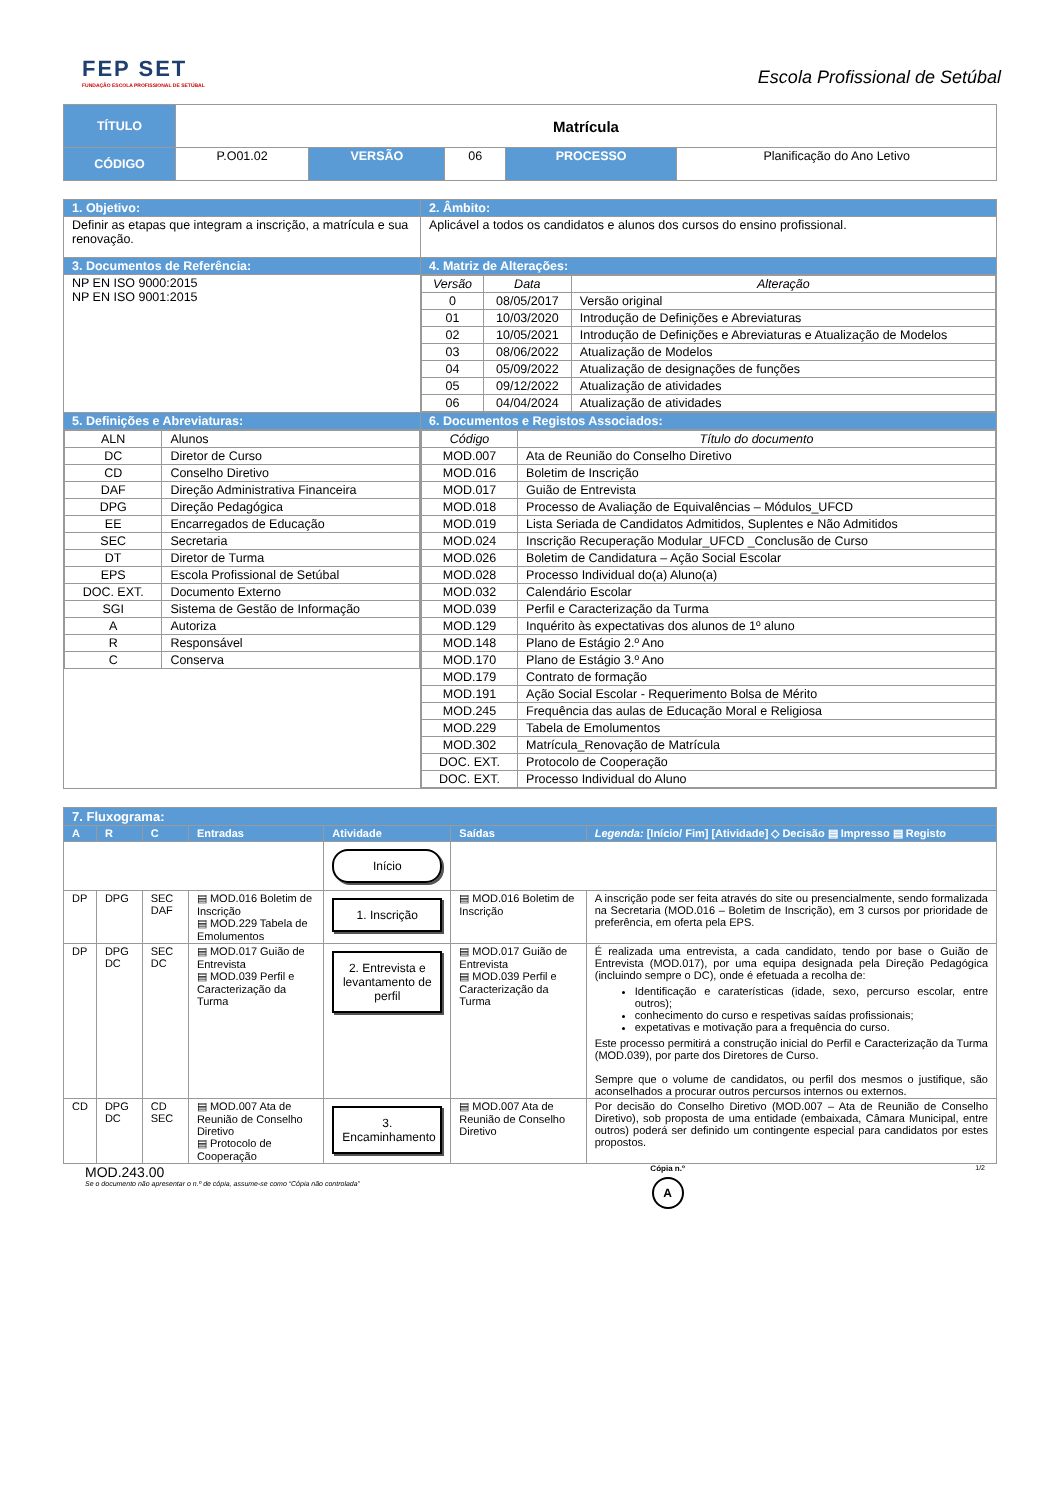FEP SET
FUNDAÇÃO ESCOLA PROFISSIONAL DE SETÚBAL
Escola Profissional de Setúbal
| TÍTULO | Matrícula | | | | |
| CÓDIGO | P.O01.02 | VERSÃO | 06 | PROCESSO | Planificação do Ano Letivo |
| 1. Objetivo: | 2. Âmbito: |
| Definir as etapas que integram a inscrição, a matrícula e sua renovação. | Aplicável a todos os candidatos e alunos dos cursos do ensino profissional. |
| 3. Documentos de Referência: | 4. Matriz de Alterações: |
| NP EN ISO 9000:2015 NP EN ISO 9001:2015 | / Versão / Data / Alteração / / --- / --- / --- / / 0 / 08/05/2017 / Versão original / / 01 / 10/03/2020 / Introdução de Definições e Abreviaturas / / 02 / 10/05/2021 / Introdução de Definições e Abreviaturas e Atualização de Modelos / / 03 / 08/06/2022 / Atualização de Modelos / / 04 / 05/09/2022 / Atualização de designações de funções / / 05 / 09/12/2022 / Atualização de atividades / / 06 / 04/04/2024 / Atualização de atividades / |
| 5. Definições e Abreviaturas: | 6. Documentos e Registos Associados: |
| / ALN / Alunos / / DC / Diretor de Curso / / CD / Conselho Diretivo / / DAF / Direção Administrativa Financeira / / DPG / Direção Pedagógica / / EE / Encarregados de Educação / / SEC / Secretaria / / DT / Diretor de Turma / / EPS / Escola Profissional de Setúbal / / DOC. EXT. / Documento Externo / / SGI / Sistema de Gestão de Informação / / A / Autoriza / / R / Responsável / / C / Conserva / | / Código / Título do documento / / --- / --- / / MOD.007 / Ata de Reunião do Conselho Diretivo / / MOD.016 / Boletim de Inscrição / / MOD.017 / Guião de Entrevista / / MOD.018 / Processo de Avaliação de Equivalências – Módulos_UFCD / / MOD.019 / Lista Seriada de Candidatos Admitidos, Suplentes e Não Admitidos / / MOD.024 / Inscrição Recuperação Modular_UFCD _Conclusão de Curso / / MOD.026 / Boletim de Candidatura – Ação Social Escolar / / MOD.028 / Processo Individual do(a) Aluno(a) / / MOD.032 / Calendário Escolar / / MOD.039 / Perfil e Caracterização da Turma / / MOD.129 / Inquérito às expectativas dos alunos de 1º aluno / / MOD.148 / Plano de Estágio 2.º Ano / / MOD.170 / Plano de Estágio 3.º Ano / / MOD.179 / Contrato de formação / / MOD.191 / Ação Social Escolar - Requerimento Bolsa de Mérito / / MOD.245 / Frequência das aulas de Educação Moral e Religiosa / / MOD.229 / Tabela de Emolumentos / / MOD.302 / Matrícula_Renovação de Matrícula / / DOC. EXT. / Protocolo de Cooperação / / DOC. EXT. / Processo Individual do Aluno / |
| 7. Fluxograma: | | | | | | |
| A | R | C | Entradas | Atividade | Saídas | Legenda: [Início/ Fim] [Atividade] ◇ Decisão ▤ Impresso ▤ Registo |
| | | | | Início | | |
| DP | DPG | SEC DAF | ▤ MOD.016 Boletim de Inscrição ▤ MOD.229 Tabela de Emolumentos | 1. Inscrição | ▤ MOD.016 Boletim de Inscrição | A inscrição pode ser feita através do site ou presencialmente, sendo formalizada na Secretaria (MOD.016 – Boletim de Inscrição), em 3 cursos por prioridade de preferência, em oferta pela EPS. |
| DP | DPG DC | SEC DC | ▤ MOD.017 Guião de Entrevista ▤ MOD.039 Perfil e Caracterização da Turma | 2. Entrevista e levantamento de perfil | ▤ MOD.017 Guião de Entrevista ▤ MOD.039 Perfil e Caracterização da Turma | É realizada uma entrevista, a cada candidato, tendo por base o Guião de Entrevista (MOD.017), por uma equipa designada pela Direção Pedagógica (incluindo sempre o DC), onde é efetuada a recolha de: Identificação e caraterísticas (idade, sexo, percurso escolar, entre outros); conhecimento do curso e respetivas saídas profissionais; expetativas e motivação para a frequência do curso. Este processo permitirá a construção inicial do Perfil e Caracterização da Turma (MOD.039), por parte dos Diretores de Curso. Sempre que o volume de candidatos, ou perfil dos mesmos o justifique, são aconselhados a procurar outros percursos internos ou externos. |
| CD | DPG DC | CD SEC | ▤ MOD.007 Ata de Reunião de Conselho Diretivo ▤ Protocolo de Cooperação | 3. Encaminhamento | ▤ MOD.007 Ata de Reunião de Conselho Diretivo | Por decisão do Conselho Diretivo (MOD.007 – Ata de Reunião de Conselho Diretivo), sob proposta de uma entidade (embaixada, Câmara Municipal, entre outros) poderá ser definido um contingente especial para candidatos por estes propostos. |
MOD.243.00
Se o documento não apresentar o n.º de cópia, assume-se como “Cópia não controlada”
Cópia n.º
A
1/2